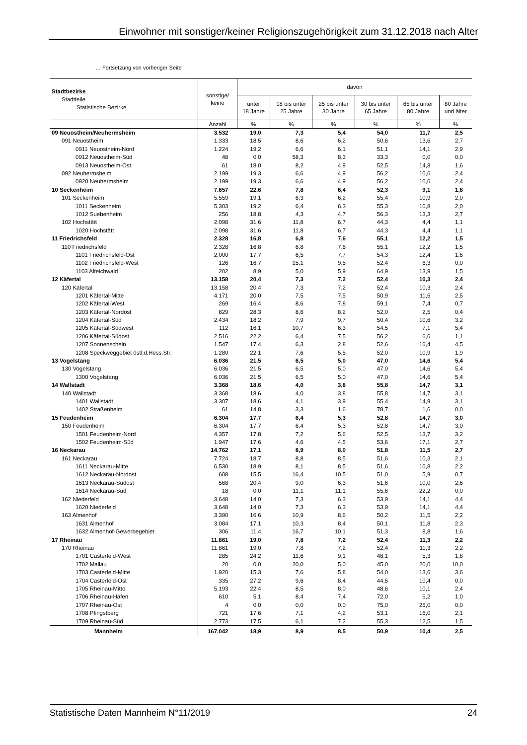Einwohner mit sonstiger/keiner Religionszugehörigkeit zum 31.12.2018 nach Alter
… Fortsetzung von vorheriger Seite
| Stadtbezirke Stadtteile Statistische Bezirke | sonstige/ keine | davon | | | | | |
| --- | --- | --- | --- | --- | --- | --- | --- |
| | | unter 18 Jahre | 18 bis unter 25 Jahre | 25 bis unter 30 Jahre | 30 bis unter 65 Jahre | 65 bis unter 80 Jahre | 80 Jahre und älter |
| | Anzahl | % | % | % | % | % | % |
| 09 Neuostheim/Neuhermsheim | 3.532 | 19,0 | 7,3 | 5,4 | 54,0 | 11,7 | 2,5 |
| 091 Neuostheim | 1.333 | 18,5 | 8,6 | 6,2 | 50,6 | 13,6 | 2,7 |
| 0911 Neuostheim-Nord | 1.224 | 19,2 | 6,6 | 6,1 | 51,1 | 14,1 | 2,9 |
| 0912 Neuostheim-Süd | 48 | 0,0 | 58,3 | 8,3 | 33,3 | 0,0 | 0,0 |
| 0913 Neuostheim-Ost | 61 | 18,0 | 8,2 | 4,9 | 52,5 | 14,8 | 1,6 |
| 092 Neuhermsheim | 2.199 | 19,3 | 6,6 | 4,9 | 56,2 | 10,6 | 2,4 |
| 0920 Neuhermsheim | 2.199 | 19,3 | 6,6 | 4,9 | 56,2 | 10,6 | 2,4 |
| 10 Seckenheim | 7.657 | 22,6 | 7,8 | 6,4 | 52,3 | 9,1 | 1,8 |
| 101 Seckenheim | 5.559 | 19,1 | 6,3 | 6,2 | 55,4 | 10,9 | 2,0 |
| 1011 Seckenheim | 5.303 | 19,2 | 6,4 | 6,3 | 55,3 | 10,8 | 2,0 |
| 1012 Suebenheim | 256 | 18,8 | 4,3 | 4,7 | 56,3 | 13,3 | 2,7 |
| 102 Hochstätt | 2.098 | 31,6 | 11,8 | 6,7 | 44,3 | 4,4 | 1,1 |
| 1020 Hochstätt | 2.098 | 31,6 | 11,8 | 6,7 | 44,3 | 4,4 | 1,1 |
| 11 Friedrichsfeld | 2.328 | 16,8 | 6,8 | 7,6 | 55,1 | 12,2 | 1,5 |
| 110 Friedrichsfeld | 2.328 | 16,8 | 6,8 | 7,6 | 55,1 | 12,2 | 1,5 |
| 1101 Friedrichsfeld-Ost | 2.000 | 17,7 | 6,5 | 7,7 | 54,3 | 12,4 | 1,6 |
| 1102 Friedrichsfeld-West | 126 | 16,7 | 15,1 | 9,5 | 52,4 | 6,3 | 0,0 |
| 1103 Alteichwald | 202 | 8,9 | 5,0 | 5,9 | 64,9 | 13,9 | 1,5 |
| 12 Käfertal | 13.158 | 20,4 | 7,3 | 7,2 | 52,4 | 10,3 | 2,4 |
| 120 Käfertal | 13.158 | 20,4 | 7,3 | 7,2 | 52,4 | 10,3 | 2,4 |
| 1201 Käfertal-Mitte | 4.171 | 20,0 | 7,5 | 7,5 | 50,9 | 11,6 | 2,5 |
| 1202 Käfertal-West | 269 | 16,4 | 8,6 | 7,8 | 59,1 | 7,4 | 0,7 |
| 1203 Käfertal-Nordost | 829 | 28,3 | 8,6 | 8,2 | 52,0 | 2,5 | 0,4 |
| 1204 Käfertal-Süd | 2.434 | 18,2 | 7,9 | 9,7 | 50,4 | 10,6 | 3,2 |
| 1205 Käfertal-Südwest | 112 | 16,1 | 10,7 | 6,3 | 54,5 | 7,1 | 5,4 |
| 1206 Käfertal-Südost | 2.516 | 22,2 | 6,4 | 7,5 | 56,2 | 6,6 | 1,1 |
| 1207 Sonnenschein | 1.547 | 17,4 | 6,3 | 2,8 | 52,6 | 16,4 | 4,5 |
| 1208 Speckweggebiet östl.d.Hess.Str. | 1.280 | 22,1 | 7,6 | 5,5 | 52,0 | 10,9 | 1,9 |
| 13 Vogelstang | 6.036 | 21,5 | 6,5 | 5,0 | 47,0 | 14,6 | 5,4 |
| 130 Vogelstang | 6.036 | 21,5 | 6,5 | 5,0 | 47,0 | 14,6 | 5,4 |
| 1300 Vogelstang | 6.036 | 21,5 | 6,5 | 5,0 | 47,0 | 14,6 | 5,4 |
| 14 Wallstadt | 3.368 | 18,6 | 4,0 | 3,8 | 55,8 | 14,7 | 3,1 |
| 140 Wallstadt | 3.368 | 18,6 | 4,0 | 3,8 | 55,8 | 14,7 | 3,1 |
| 1401 Wallstadt | 3.307 | 18,6 | 4,1 | 3,9 | 55,4 | 14,9 | 3,1 |
| 1402 Straßenheim | 61 | 14,8 | 3,3 | 1,6 | 78,7 | 1,6 | 0,0 |
| 15 Feudenheim | 6.304 | 17,7 | 6,4 | 5,3 | 52,8 | 14,7 | 3,0 |
| 150 Feudenheim | 6.304 | 17,7 | 6,4 | 5,3 | 52,8 | 14,7 | 3,0 |
| 1501 Feudenheim-Nord | 4.357 | 17,8 | 7,2 | 5,6 | 52,5 | 13,7 | 3,2 |
| 1502 Feudenheim-Süd | 1.947 | 17,6 | 4,6 | 4,5 | 53,6 | 17,1 | 2,7 |
| 16 Neckarau | 14.762 | 17,1 | 8,9 | 8,0 | 51,8 | 11,5 | 2,7 |
| 161 Neckarau | 7.724 | 18,7 | 8,8 | 8,5 | 51,6 | 10,3 | 2,1 |
| 1611 Neckarau-Mitte | 6.530 | 18,9 | 8,1 | 8,5 | 51,6 | 10,8 | 2,2 |
| 1612 Neckarau-Nordost | 608 | 15,5 | 16,4 | 10,5 | 51,0 | 5,9 | 0,7 |
| 1613 Neckarau-Südost | 568 | 20,4 | 9,0 | 6,3 | 51,6 | 10,0 | 2,6 |
| 1614 Neckarau-Süd | 18 | 0,0 | 11,1 | 11,1 | 55,6 | 22,2 | 0,0 |
| 162 Niederfeld | 3.648 | 14,0 | 7,3 | 6,3 | 53,9 | 14,1 | 4,4 |
| 1620 Niederfeld | 3.648 | 14,0 | 7,3 | 6,3 | 53,9 | 14,1 | 4,4 |
| 163 Almenhof | 3.390 | 16,6 | 10,9 | 8,6 | 50,2 | 11,5 | 2,2 |
| 1631 Almenhof | 3.084 | 17,1 | 10,3 | 8,4 | 50,1 | 11,8 | 2,3 |
| 1632 Almenhof-Gewerbegebiet | 306 | 11,4 | 16,7 | 10,1 | 51,3 | 8,8 | 1,6 |
| 17 Rheinau | 11.861 | 19,0 | 7,8 | 7,2 | 52,4 | 11,3 | 2,2 |
| 170 Rheinau | 11.861 | 19,0 | 7,8 | 7,2 | 52,4 | 11,3 | 2,2 |
| 1701 Casterfeld-West | 285 | 24,2 | 11,6 | 9,1 | 48,1 | 5,3 | 1,8 |
| 1702 Mallau | 20 | 0,0 | 20,0 | 5,0 | 45,0 | 20,0 | 10,0 |
| 1703 Casterfeld-Mitte | 1.920 | 15,3 | 7,6 | 5,8 | 54,0 | 13,6 | 3,6 |
| 1704 Casterfeld-Ost | 335 | 27,2 | 9,6 | 8,4 | 44,5 | 10,4 | 0,0 |
| 1705 Rheinau-Mitte | 5.193 | 22,4 | 8,5 | 8,0 | 48,6 | 10,1 | 2,4 |
| 1706 Rheinau-Hafen | 610 | 5,1 | 8,4 | 7,4 | 72,0 | 6,2 | 1,0 |
| 1707 Rheinau-Ost | 4 | 0,0 | 0,0 | 0,0 | 75,0 | 25,0 | 0,0 |
| 1708 Pfingstberg | 721 | 17,6 | 7,1 | 4,2 | 53,1 | 16,0 | 2,1 |
| 1709 Rheinau-Süd | 2.773 | 17,5 | 6,1 | 7,2 | 55,3 | 12,5 | 1,5 |
| Mannheim | 167.042 | 18,9 | 8,9 | 8,5 | 50,9 | 10,4 | 2,5 |
Statistische Daten Mannheim N°11/2019 24